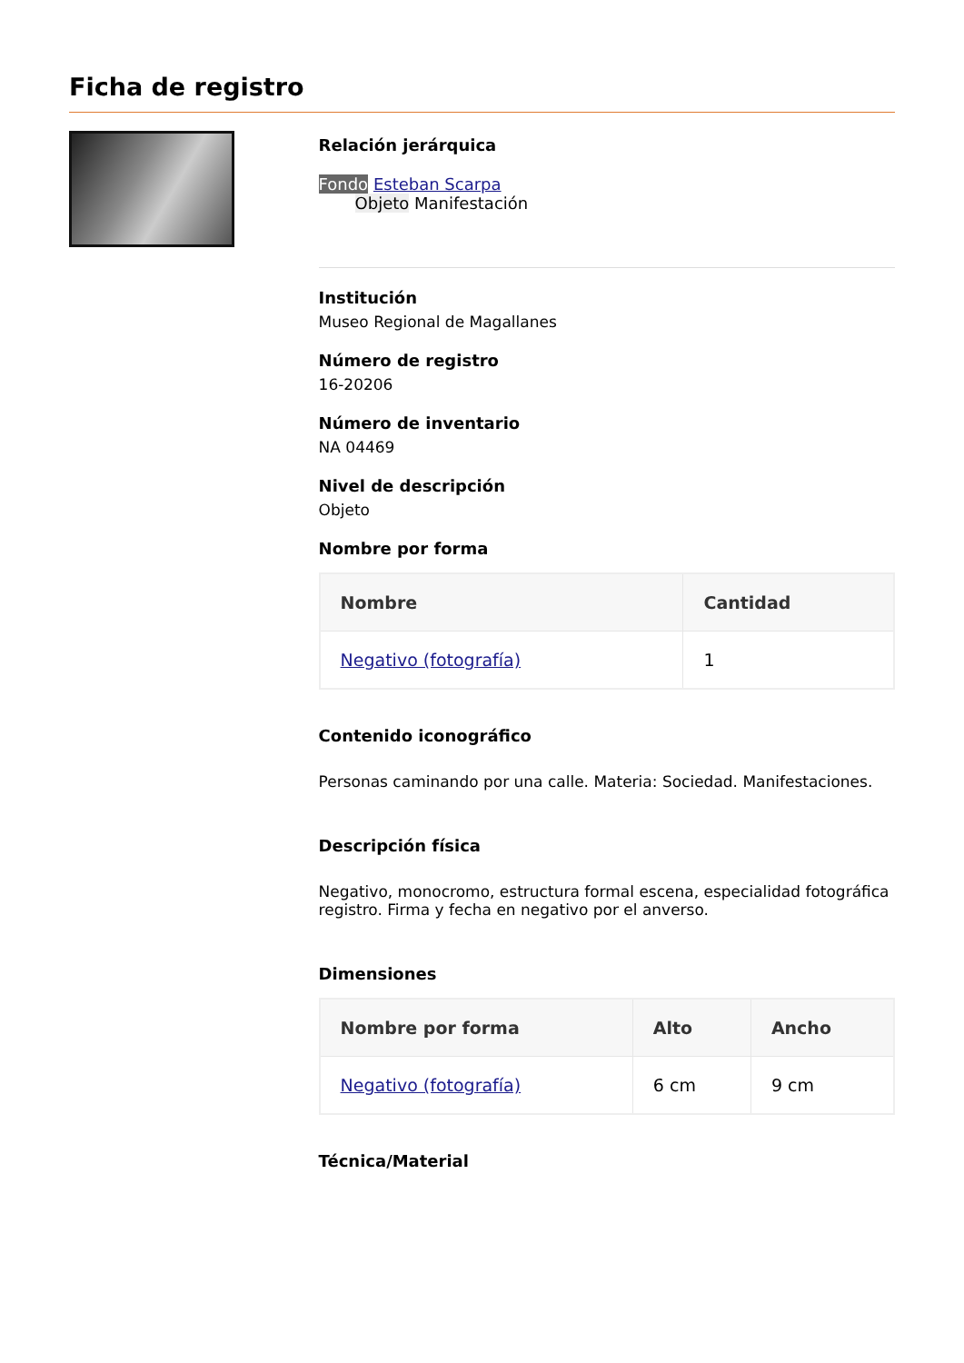Ficha de registro
Relación jerárquica
Fondo Esteban Scarpa
Objeto Manifestación
Institución
Museo Regional de Magallanes
Número de registro
16-20206
Número de inventario
NA 04469
Nivel de descripción
Objeto
Nombre por forma
| Nombre | Cantidad |
| --- | --- |
| Negativo (fotografía) | 1 |
Contenido iconográfico
Personas caminando por una calle. Materia: Sociedad. Manifestaciones.
Descripción física
Negativo, monocromo, estructura formal escena, especialidad fotográfica registro. Firma y fecha en negativo por el anverso.
Dimensiones
| Nombre por forma | Alto | Ancho |
| --- | --- | --- |
| Negativo (fotografía) | 6 cm | 9 cm |
Técnica/Material